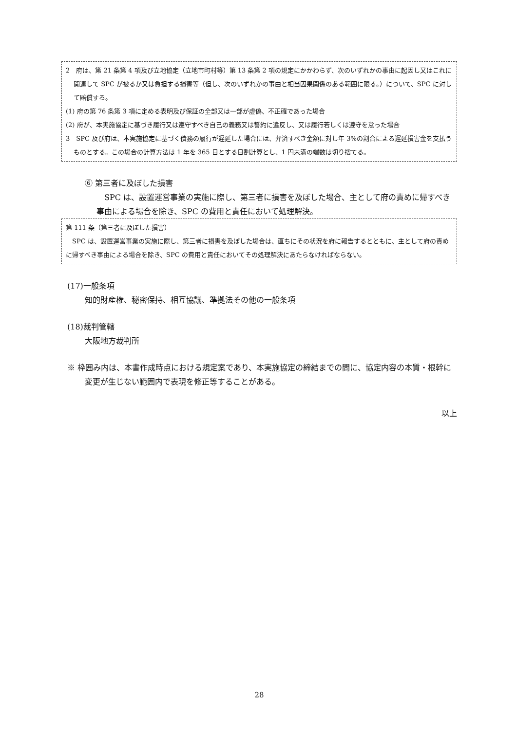2　府は、第 21 条第 4 項及び立地協定（立地市町村等）第 13 条第 2 項の規定にかかわらず、次のいずれかの事由に起因し又はこれに関連して SPC が被るか又は負担する損害等（但し、次のいずれかの事由と相当因果関係のある範囲に限る。）について、SPC に対して賠償する。
(1) 府の第 76 条第 3 項に定める表明及び保証の全部又は一部が虚偽、不正確であった場合
(2) 府が、本実施協定に基づき履行又は遵守すべき自己の義務又は誓約に違反し、又は履行若しくは遵守を怠った場合
3　SPC 及び府は、本実施協定に基づく債務の履行が遅延した場合には、弁済すべき金額に対し年 3%の割合による遅延損害金を支払うものとする。この場合の計算方法は 1 年を 365 日とする日割計算とし、1 円未満の端数は切り捨てる。
⑥ 第三者に及ぼした損害
　SPC は、設置運営事業の実施に際し、第三者に損害を及ぼした場合、主として府の責めに帰すべき事由による場合を除き、SPC の費用と責任において処理解決。
第 111 条（第三者に及ぼした損害）
　SPC は、設置運営事業の実施に際し、第三者に損害を及ぼした場合は、直ちにその状況を府に報告するとともに、主として府の責めに帰すべき事由による場合を除き、SPC の費用と責任においてその処理解決にあたらなければならない。
(17)一般条項
知的財産権、秘密保持、相互協議、準拠法その他の一般条項
(18)裁判管轄
大阪地方裁判所
※ 枠囲み内は、本書作成時点における規定案であり、本実施協定の締結までの間に、協定内容の本質・根幹に変更が生じない範囲内で表現を修正等することがある。
以上
28